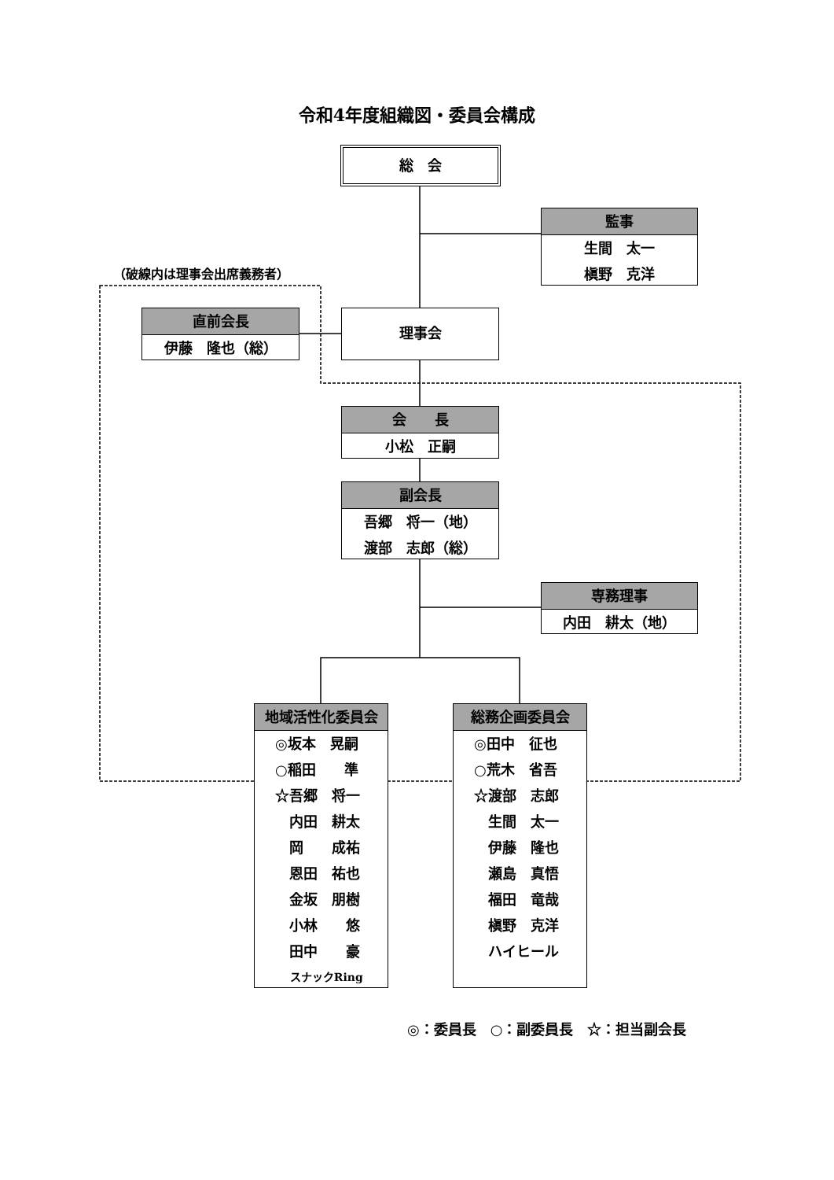令和4年度組織図・委員会構成
総　会
（破線内は理事会出席義務者）
監事
生間　太一
槇野　克洋
直前会長
伊藤　隆也（総）
理事会
会　　長
小松　正嗣
副会長
吾郷　将一（地）
渡部　志郎（総）
専務理事
内田　耕太（地）
地域活性化委員会
◎坂本　晃嗣
○稲田　　準
☆吾郷　将一
　内田　耕太
　岡　　成祐
　恩田　祐也
　金坂　朋樹
　小林　　悠
　田中　　豪
　 スナックRing
総務企画委員会
◎田中　征也
○荒木　省吾
☆渡部　志郎
　生間　太一
　伊藤　隆也
　瀬島　真悟
　福田　竜哉
　槇野　克洋
　ハイヒール
◎：委員長　○：副委員長　☆：担当副会長